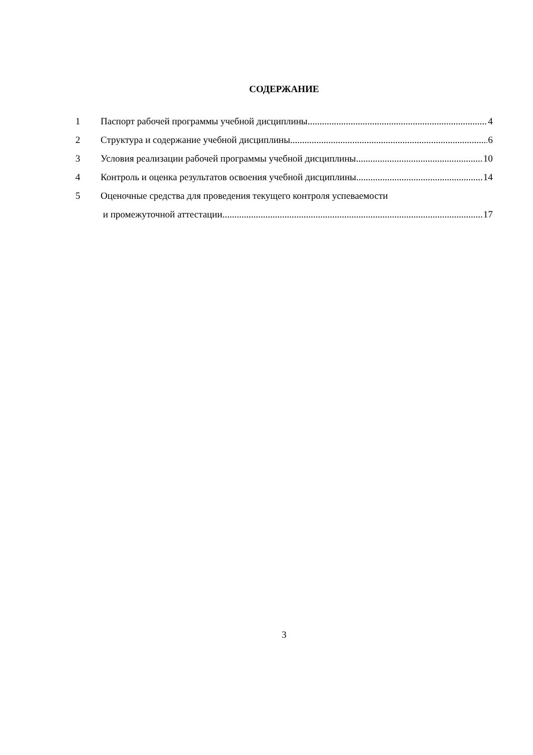СОДЕРЖАНИЕ
1 Паспорт рабочей программы учебной дисциплины 4
2 Структура и содержание учебной дисциплины 6
3 Условия реализации рабочей программы учебной дисциплины 10
4 Контроль и оценка результатов освоения учебной дисциплины 14
5 Оценочные средства для проведения текущего контроля успеваемости
и промежуточной аттестации 17
3